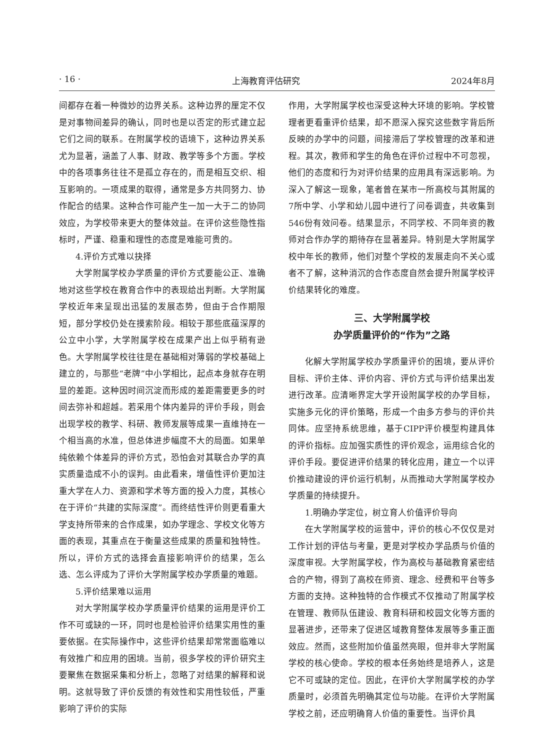· 16 · 上海教育评估研究 2024年8月
间都存在着一种微妙的边界关系。这种边界的厘定不仅是对事物间差异的确认，同时也是以否定的形式建立起它们之间的联系。在附属学校的语境下，这种边界关系尤为显著，涵盖了人事、财政、教学等多个方面。学校中的各项事务往往不是孤立存在的，而是相互交织、相互影响的。一项成果的取得，通常是多方共同努力、协作配合的结果。这种合作可能产生一加一大于二的协同效应，为学校带来更大的整体效益。在评价这些隐性指标时，严谨、稳重和理性的态度是难能可贵的。
4.评价方式难以抉择
大学附属学校办学质量的评价方式要能公正、准确地对这些学校在教育合作中的表现给出判断。大学附属学校近年来呈现出迅猛的发展态势，但由于合作期限短，部分学校仍处在摸索阶段。相较于那些底蕴深厚的公立中小学，大学附属学校在成果产出上似乎稍有逊色。大学附属学校往往是在基础相对薄弱的学校基础上建立的，与那些“老牌”中小学相比，起点本身就存在明显的差距。这种因时间沉淀而形成的差距需要更多的时间去弥补和超越。若采用个体内差异的评价手段，则会出现学校的教学、科研、教师发展等成果一直维持在一个相当高的水准，但总体进步幅度不大的局面。如果单纯依赖个体差异的评价方式，恐怕会对其联合办学的真实质量造成不小的误判。由此看来，增值性评价更加注重大学在人力、资源和学术等方面的投入力度，其核心在于评价“共建的实际深度”。而终结性评价则更看重大学支持所带来的合作成果，如办学理念、学校文化等方面的表现，其重点在于衡量这些成果的质量和独特性。所以，评价方式的选择会直接影响评价的结果，怎么选、怎么评成为了评价大学附属学校办学质量的难题。
5.评价结果难以运用
对大学附属学校办学质量评价结果的运用是评价工作不可或缺的一环，同时也是检验评价结果实用性的重要依据。在实际操作中，这些评价结果却常常面临难以有效推广和应用的困境。当前，很多学校的评价研究主要聚焦在数据采集和分析上，忽略了对结果的解释和说明。这就导致了评价反馈的有效性和实用性较低，严重影响了评价的实际
作用，大学附属学校也深受这种大环境的影响。学校管理者更看重评价结果，却不愿深入探究这些数字背后所反映的办学中的问题，间接滞后了学校管理的改革和进程。其次，教师和学生的角色在评价过程中不可忽视，他们的态度和行为对评价结果的应用具有深远影响。为深入了解这一现象，笔者曾在某市一所高校与其附属的7所中学、小学和幼儿园中进行了问卷调查，共收集到546份有效问卷。结果显示，不同学校、不同年资的教师对合作办学的期待存在显著差异。特别是大学附属学校中年长的教师，他们对整个学校的发展走向不关心或者不了解，这种消沉的合作态度自然会提升附属学校评价结果转化的难度。
三、大学附属学校
办学质量评价的“作为”之路
化解大学附属学校办学质量评价的困境，要从评价目标、评价主体、评价内容、评价方式与评价结果出发进行改革。应清晰界定大学开设附属学校的办学目标，实施多元化的评价策略，形成一个由多方参与的评价共同体。应坚持系统思维，基于CIPP评价模型构建具体的评价指标。应加强实质性的评价观念，运用综合化的评价手段。要促进评价结果的转化应用，建立一个以评价推动建设的评价运行机制，从而推动大学附属学校办学质量的持续提升。
1.明确办学定位，树立育人价值评价导向
在大学附属学校的运营中，评价的核心不仅仅是对工作计划的评估与考量，更是对学校办学品质与价值的深度审视。大学附属学校，作为高校与基础教育紧密结合的产物，得到了高校在师资、理念、经费和平台等多方面的支持。这种独特的合作模式不仅推动了附属学校在管理、教师队伍建设、教育科研和校园文化等方面的显著进步，还带来了促进区域教育整体发展等多重正面效应。然而，这些附加价值虽然亮眼，但并非大学附属学校的核心使命。学校的根本任务始终是培养人，这是它不可或缺的定位。因此，在评价大学附属学校的办学质量时，必须首先明确其定位与功能。在评价大学附属学校之前，还应明确育人价值的重要性。当评价具